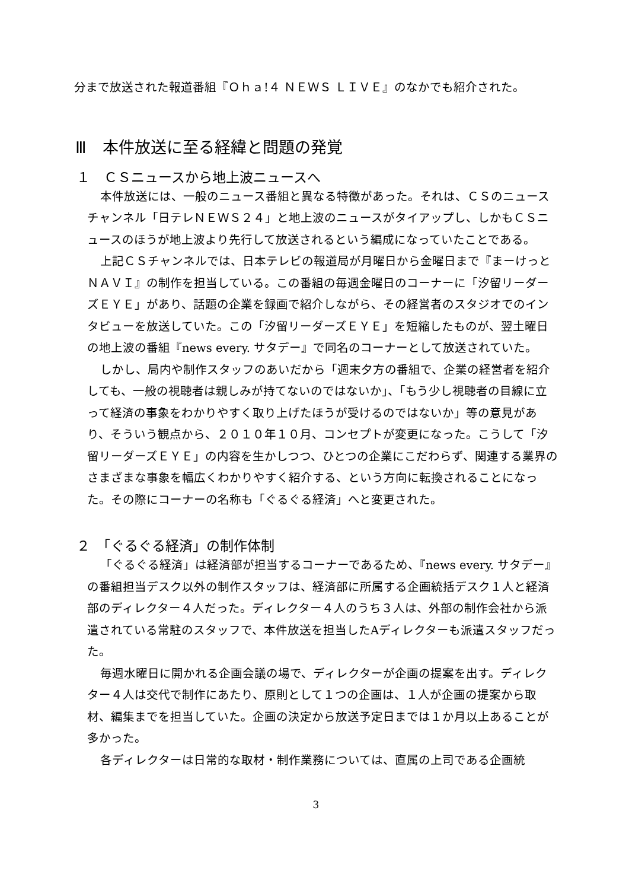分まで放送された報道番組『Ｏｈａ!４ ＮＥＷＳ ＬＩＶＥ』のなかでも紹介された。
Ⅲ　本件放送に至る経緯と問題の発覚
１　ＣＳニュースから地上波ニュースへ
本件放送には、一般のニュース番組と異なる特徴があった。それは、ＣＳのニュースチャンネル「日テレＮＥＷＳ２４」と地上波のニュースがタイアップし、しかもＣＳニュースのほうが地上波より先行して放送されるという編成になっていたことである。
上記ＣＳチャンネルでは、日本テレビの報道局が月曜日から金曜日まで『まーけっとＮＡＶＩ』の制作を担当している。この番組の毎週金曜日のコーナーに「汐留リーダーズＥＹＥ」があり、話題の企業を録画で紹介しながら、その経営者のスタジオでのインタビューを放送していた。この「汐留リーダーズＥＹＥ」を短縮したものが、翌土曜日の地上波の番組『news every. サタデー』で同名のコーナーとして放送されていた。
しかし、局内や制作スタッフのあいだから「週末夕方の番組で、企業の経営者を紹介しても、一般の視聴者は親しみが持てないのではないか」、「もう少し視聴者の目線に立って経済の事象をわかりやすく取り上げたほうが受けるのではないか」等の意見があり、そういう観点から、２０１０年１０月、コンセプトが変更になった。こうして「汐留リーダーズＥＹＥ」の内容を生かしつつ、ひとつの企業にこだわらず、関連する業界のさまざまな事象を幅広くわかりやすく紹介する、という方向に転換されることになった。その際にコーナーの名称も「ぐるぐる経済」へと変更された。
２　「ぐるぐる経済」の制作体制
「ぐるぐる経済」は経済部が担当するコーナーであるため、『news every. サタデー』の番組担当デスク以外の制作スタッフは、経済部に所属する企画統括デスク１人と経済部のディレクター４人だった。ディレクター４人のうち３人は、外部の制作会社から派遣されている常駐のスタッフで、本件放送を担当したAディレクターも派遣スタッフだった。
毎週水曜日に開かれる企画会議の場で、ディレクターが企画の提案を出す。ディレクター４人は交代で制作にあたり、原則として１つの企画は、１人が企画の提案から取材、編集までを担当していた。企画の決定から放送予定日までは１か月以上あることが多かった。
各ディレクターは日常的な取材・制作業務については、直属の上司である企画統
3